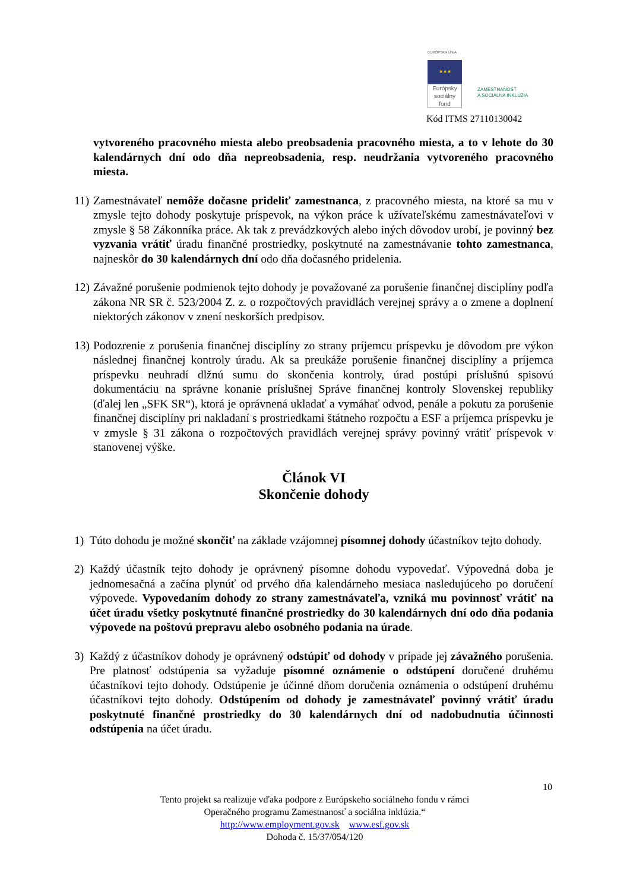EURÓPSKA ÚNIA
★★★
Európsky sociálny fond
ZAMESTNANOSŤ
A SOCIÁLNA INKLÚZIA
Kód ITMS 27110130042
vytvoreného pracovného miesta alebo preobsadenia pracovného miesta, a to v lehote do 30 kalendárnych dní odo dňa nepreobsadenia, resp. neudržania vytvoreného pracovného miesta.
11)
Zamestnávateľ nemôže dočasne prideliť zamestnanca, z pracovného miesta, na ktoré sa mu v zmysle tejto dohody poskytuje príspevok, na výkon práce k užívateľskému zamestnávateľovi v zmysle § 58 Zákonníka práce. Ak tak z prevádzkových alebo iných dôvodov urobí, je povinný bez vyzvania vrátiť úradu finančné prostriedky, poskytnuté na zamestnávanie tohto zamestnanca, najneskôr do 30 kalendárnych dní odo dňa dočasného pridelenia.
12)
Závažné porušenie podmienok tejto dohody je považované za porušenie finančnej disciplíny podľa zákona NR SR č. 523/2004 Z. z. o rozpočtových pravidlách verejnej správy a o zmene a doplnení niektorých zákonov v znení neskorších predpisov.
13)
Podozrenie z porušenia finančnej disciplíny zo strany príjemcu príspevku je dôvodom pre výkon následnej finančnej kontroly úradu. Ak sa preukáže porušenie finančnej disciplíny a príjemca príspevku neuhradí dlžnú sumu do skončenia kontroly, úrad postúpi príslušnú spisovú dokumentáciu na správne konanie príslušnej Správe finančnej kontroly Slovenskej republiky (ďalej len „SFK SR“), ktorá je oprávnená ukladať a vymáhať odvod, penále a pokutu za porušenie finančnej disciplíny pri nakladaní s prostriedkami štátneho rozpočtu a ESF a príjemca príspevku je v zmysle § 31 zákona o rozpočtových pravidlách verejnej správy povinný vrátiť príspevok v stanovenej výške.
Článok VI
Skončenie dohody
1) Túto dohodu je možné skončiť na základe vzájomnej písomnej dohody účastníkov tejto dohody.
2) Každý účastník tejto dohody je oprávnený písomne dohodu vypovedať. Výpovedná doba je jednomesačná a začína plynúť od prvého dňa kalendárneho mesiaca nasledujúceho po doručení výpovede. Vypovedaním dohody zo strany zamestnávateľa, vzniká mu povinnosť vrátiť na účet úradu všetky poskytnuté finančné prostriedky do 30 kalendárnych dní odo dňa podania výpovede na poštovú prepravu alebo osobného podania na úrade.
3) Každý z účastníkov dohody je oprávnený odstúpiť od dohody v prípade jej závažného porušenia. Pre platnosť odstúpenia sa vyžaduje písomné oznámenie o odstúpení doručené druhému účastníkovi tejto dohody. Odstúpenie je účinné dňom doručenia oznámenia o odstúpení druhému účastníkovi tejto dohody. Odstúpením od dohody je zamestnávateľ povinný vrátiť úradu poskytnuté finančné prostriedky do 30 kalendárnych dní od nadobudnutia účinnosti odstúpenia na účet úradu.
10
Tento projekt sa realizuje vďaka podpore z Európskeho sociálneho fondu v rámci
Operačného programu Zamestnanosť a sociálna inklúzia.“
http://www.employment.gov.sk www.esf.gov.sk
Dohoda č. 15/37/054/120